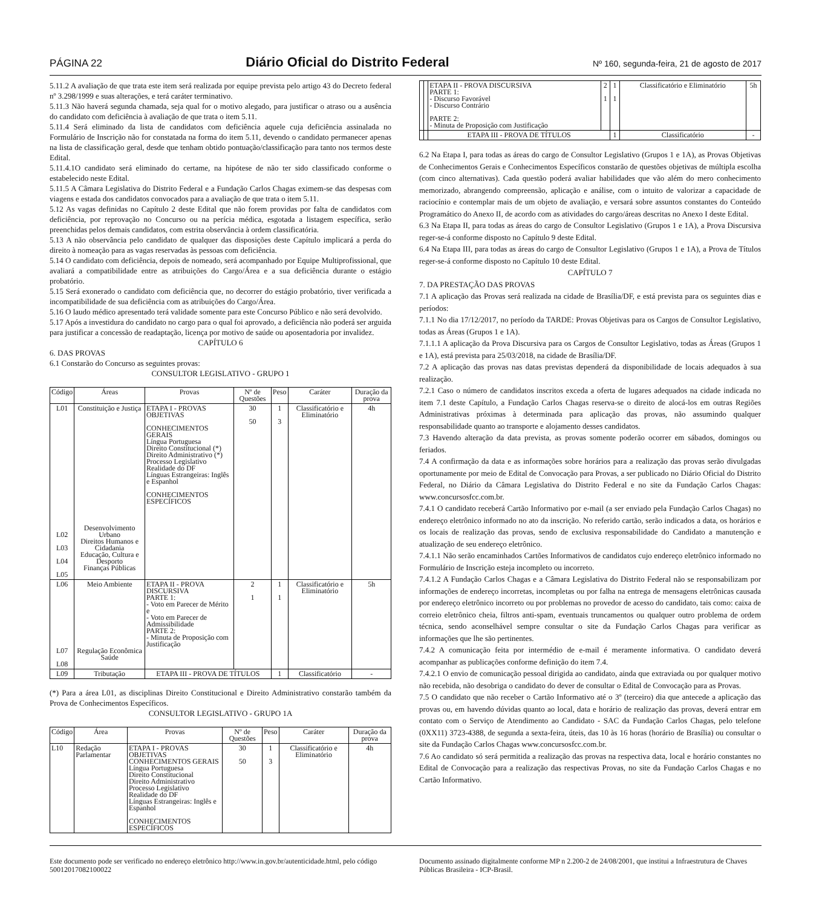PÁGINA 22 Diário Oficial do Distrito Federal Nº 160, segunda-feira, 21 de agosto de 2017
5.11.2 A avaliação de que trata este item será realizada por equipe prevista pelo artigo 43 do Decreto federal nº 3.298/1999 e suas alterações, e terá caráter terminativo.
5.11.3 Não haverá segunda chamada, seja qual for o motivo alegado, para justificar o atraso ou a ausência do candidato com deficiência à avaliação de que trata o item 5.11.
5.11.4 Será eliminado da lista de candidatos com deficiência aquele cuja deficiência assinalada no Formulário de Inscrição não for constatada na forma do item 5.11, devendo o candidato permanecer apenas na lista de classificação geral, desde que tenham obtido pontuação/classificação para tanto nos termos deste Edital.
5.11.4.1O candidato será eliminado do certame, na hipótese de não ter sido classificado conforme o estabelecido neste Edital.
5.11.5 A Câmara Legislativa do Distrito Federal e a Fundação Carlos Chagas eximem-se das despesas com viagens e estada dos candidatos convocados para a avaliação de que trata o item 5.11.
5.12 As vagas definidas no Capítulo 2 deste Edital que não forem providas por falta de candidatos com deficiência, por reprovação no Concurso ou na perícia médica, esgotada a listagem específica, serão preenchidas pelos demais candidatos, com estrita observância à ordem classificatória.
5.13 A não observância pelo candidato de qualquer das disposições deste Capítulo implicará a perda do direito à nomeação para as vagas reservadas às pessoas com deficiência.
5.14 O candidato com deficiência, depois de nomeado, será acompanhado por Equipe Multiprofissional, que avaliará a compatibilidade entre as atribuições do Cargo/Área e a sua deficiência durante o estágio probatório.
5.15 Será exonerado o candidato com deficiência que, no decorrer do estágio probatório, tiver verificada a incompatibilidade de sua deficiência com as atribuições do Cargo/Área.
5.16 O laudo médico apresentado terá validade somente para este Concurso Público e não será devolvido.
5.17 Após a investidura do candidato no cargo para o qual foi aprovado, a deficiência não poderá ser arguida para justificar a concessão de readaptação, licença por motivo de saúde ou aposentadoria por invalidez.
CAPÍTULO 6
6. DAS PROVAS
6.1 Constarão do Concurso as seguintes provas:
CONSULTOR LEGISLATIVO - GRUPO 1
| Código | Áreas | Provas | Nº de Questões | Peso | Caráter | Duração da prova |
| --- | --- | --- | --- | --- | --- | --- |
| L01 L02 L03 L04 L05 | Constituição e Justiça Desenvolvimento Urbano Direitos Humanos e Cidadania Educação, Cultura e Desporto Finanças Públicas | ETAPA I - PROVAS OBJETIVAS CONHECIMENTOS GERAIS Língua Portuguesa Direito Constitucional (*) Direito Administrativo (*) Processo Legislativo Realidade do DF Línguas Estrangeiras: Inglês e Espanhol CONHECIMENTOS ESPECÍFICOS | 30 50 | 1 3 | Classificatório e Eliminatório | 4h |
| L06 L07 L08 | Meio Ambiente Regulação Econômica Saúde | ETAPA II - PROVA DISCURSIVA PARTE 1: - Voto em Parecer de Mérito e - Voto em Parecer de Admissibilidade PARTE 2: - Minuta de Proposição com Justificação | 2 1 | 1 1 | Classificatório e Eliminatório | 5h |
| L09 | Tributação | ETAPA III - PROVA DE TÍTULOS | | 1 | Classificatório | - |
(*) Para a área L01, as disciplinas Direito Constitucional e Direito Administrativo constarão também da Prova de Conhecimentos Específicos.
CONSULTOR LEGISLATIVO - GRUPO 1A
| Código | Área | Provas | Nº de Questões | Peso | Caráter | Duração da prova |
| --- | --- | --- | --- | --- | --- | --- |
| L10 | Redação Parlamentar | ETAPA I - PROVAS OBJETIVAS CONHECIMENTOS GERAIS Língua Portuguesa Direito Constitucional Direito Administrativo Processo Legislativo Realidade do DF Línguas Estrangeiras: Inglês e Espanhol CONHECIMENTOS ESPECÍFICOS | 30 50 | 1 3 | Classificatório e Eliminatório | 4h |
| | | ETAPA II - PROVA DISCURSIVA PARTE 1: - Discurso Favorável - Discurso Contrário PARTE 2: - Minuta de Proposição com Justificação | 2 1 | 1 1 | Classificatório e Eliminatório | 5h |
| | | ETAPA III - PROVA DE TÍTULOS | | 1 | Classificatório | - |
6.2 Na Etapa I, para todas as áreas do cargo de Consultor Legislativo (Grupos 1 e 1A), as Provas Objetivas de Conhecimentos Gerais e Conhecimentos Específicos constarão de questões objetivas de múltipla escolha (com cinco alternativas). Cada questão poderá avaliar habilidades que vão além do mero conhecimento memorizado, abrangendo compreensão, aplicação e análise, com o intuito de valorizar a capacidade de raciocínio e contemplar mais de um objeto de avaliação, e versará sobre assuntos constantes do Conteúdo Programático do Anexo II, de acordo com as atividades do cargo/áreas descritas no Anexo I deste Edital.
6.3 Na Etapa II, para todas as áreas do cargo de Consultor Legislativo (Grupos 1 e 1A), a Prova Discursiva reger-se-á conforme disposto no Capítulo 9 deste Edital.
6.4 Na Etapa III, para todas as áreas do cargo de Consultor Legislativo (Grupos 1 e 1A), a Prova de Títulos reger-se-á conforme disposto no Capítulo 10 deste Edital.
CAPÍTULO 7
7. DA PRESTAÇÃO DAS PROVAS
7.1 A aplicação das Provas será realizada na cidade de Brasília/DF, e está prevista para os seguintes dias e períodos:
7.1.1 No dia 17/12/2017, no período da TARDE: Provas Objetivas para os Cargos de Consultor Legislativo, todas as Áreas (Grupos 1 e 1A).
7.1.1.1 A aplicação da Prova Discursiva para os Cargos de Consultor Legislativo, todas as Áreas (Grupos 1 e 1A), está prevista para 25/03/2018, na cidade de Brasília/DF.
7.2 A aplicação das provas nas datas previstas dependerá da disponibilidade de locais adequados à sua realização.
7.2.1 Caso o número de candidatos inscritos exceda a oferta de lugares adequados na cidade indicada no item 7.1 deste Capítulo, a Fundação Carlos Chagas reserva-se o direito de alocá-los em outras Regiões Administrativas próximas à determinada para aplicação das provas, não assumindo qualquer responsabilidade quanto ao transporte e alojamento desses candidatos.
7.3 Havendo alteração da data prevista, as provas somente poderão ocorrer em sábados, domingos ou feriados.
7.4 A confirmação da data e as informações sobre horários para a realização das provas serão divulgadas oportunamente por meio de Edital de Convocação para Provas, a ser publicado no Diário Oficial do Distrito Federal, no Diário da Câmara Legislativa do Distrito Federal e no site da Fundação Carlos Chagas: www.concursosfcc.com.br.
7.4.1 O candidato receberá Cartão Informativo por e-mail (a ser enviado pela Fundação Carlos Chagas) no endereço eletrônico informado no ato da inscrição. No referido cartão, serão indicados a data, os horários e os locais de realização das provas, sendo de exclusiva responsabilidade do Candidato a manutenção e atualização de seu endereço eletrônico.
7.4.1.1 Não serão encaminhados Cartões Informativos de candidatos cujo endereço eletrônico informado no Formulário de Inscrição esteja incompleto ou incorreto.
7.4.1.2 A Fundação Carlos Chagas e a Câmara Legislativa do Distrito Federal não se responsabilizam por informações de endereço incorretas, incompletas ou por falha na entrega de mensagens eletrônicas causada por endereço eletrônico incorreto ou por problemas no provedor de acesso do candidato, tais como: caixa de correio eletrônico cheia, filtros anti-spam, eventuais truncamentos ou qualquer outro problema de ordem técnica, sendo aconselhável sempre consultar o site da Fundação Carlos Chagas para verificar as informações que lhe são pertinentes.
7.4.2 A comunicação feita por intermédio de e-mail é meramente informativa. O candidato deverá acompanhar as publicações conforme definição do item 7.4.
7.4.2.1 O envio de comunicação pessoal dirigida ao candidato, ainda que extraviada ou por qualquer motivo não recebida, não desobriga o candidato do dever de consultar o Edital de Convocação para as Provas.
7.5 O candidato que não receber o Cartão Informativo até o 3º (terceiro) dia que antecede a aplicação das provas ou, em havendo dúvidas quanto ao local, data e horário de realização das provas, deverá entrar em contato com o Serviço de Atendimento ao Candidato - SAC da Fundação Carlos Chagas, pelo telefone (0XX11) 3723-4388, de segunda a sexta-feira, úteis, das 10 às 16 horas (horário de Brasília) ou consultar o site da Fundação Carlos Chagas www.concursosfcc.com.br.
7.6 Ao candidato só será permitida a realização das provas na respectiva data, local e horário constantes no Edital de Convocação para a realização das respectivas Provas, no site da Fundação Carlos Chagas e no Cartão Informativo.
Este documento pode ser verificado no endereço eletrônico http://www.in.gov.br/autenticidade.html, pelo código 50012017082100022
Documento assinado digitalmente conforme MP n 2.200-2 de 24/08/2001, que institui a Infraestrutura de Chaves Públicas Brasileira - ICP-Brasil.